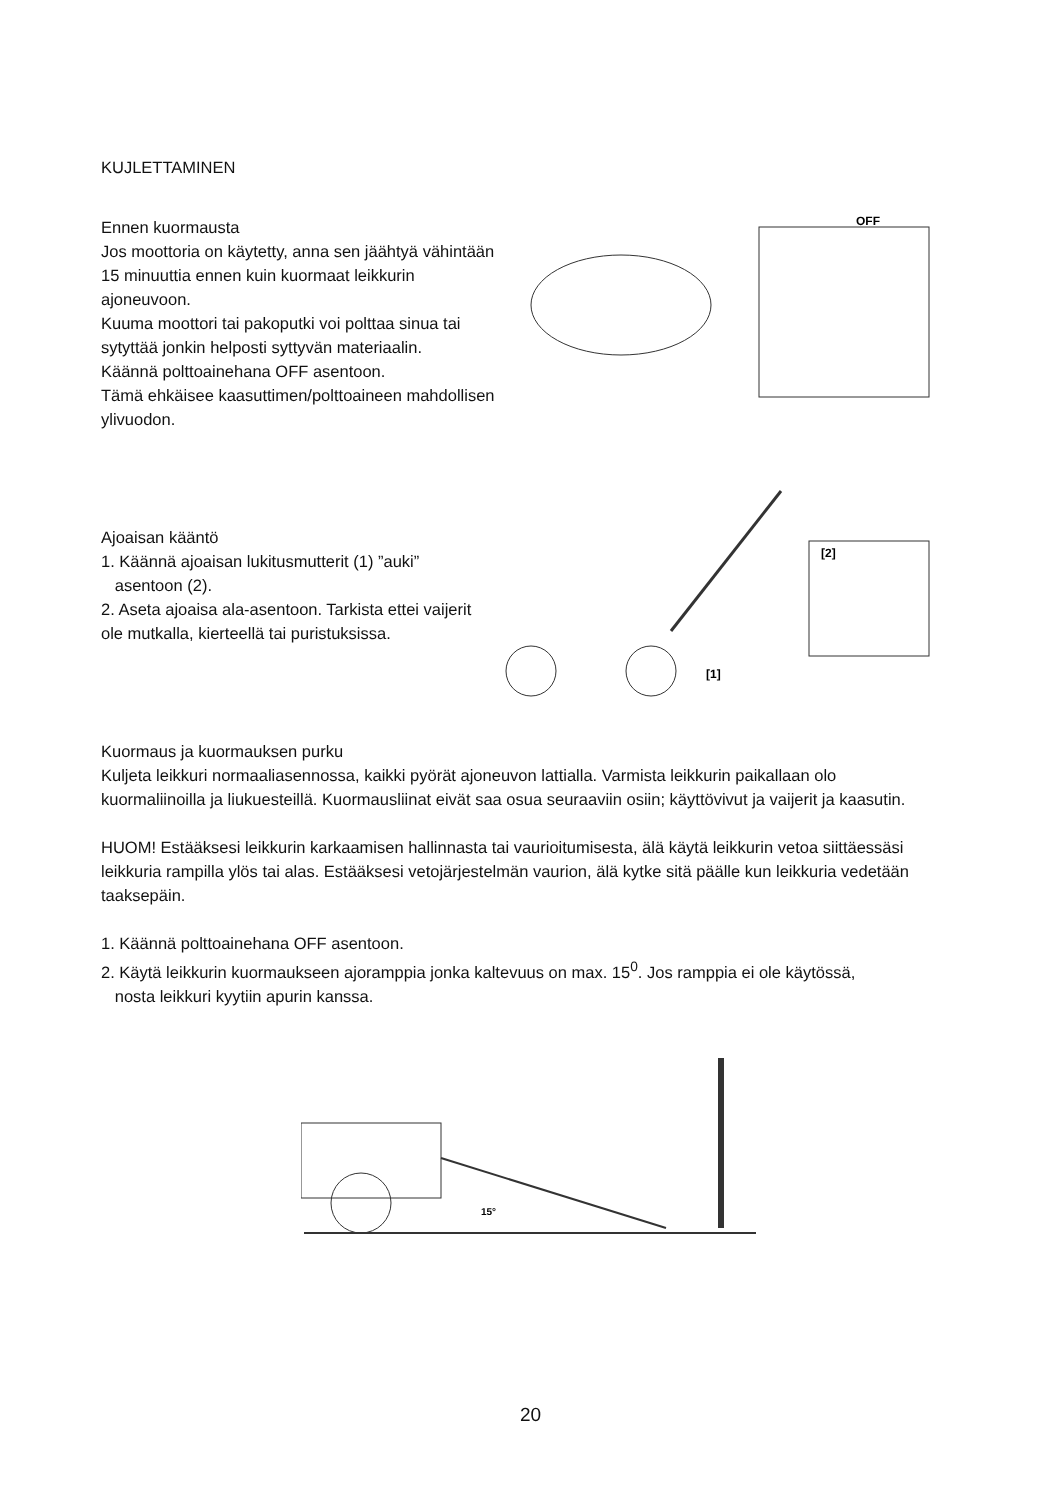KUJLETTAMINEN
Ennen kuormausta
Jos moottoria on käytetty, anna sen jäähtyä vähintään 15 minuuttia ennen kuin kuormaat leikkurin ajoneuvoon.
Kuuma moottori tai pakoputki voi polttaa sinua tai sytyttää jonkin helposti syttyvän materiaalin.
Käännä polttoainehana OFF asentoon.
Tämä ehkäisee kaasuttimen/polttoaineen mahdollisen
ylivuodon.
OFF
Ajoaisan kääntö
1. Käännä ajoaisan lukitusmutterit (1) ”auki”
asentoon (2).
2. Aseta ajoaisa ala-asentoon. Tarkista ettei vaijerit ole mutkalla, kierteellä tai puristuksissa.
[2]
[1]
Kuormaus ja kuormauksen purku
Kuljeta leikkuri normaaliasennossa, kaikki pyörät ajoneuvon lattialla. Varmista leikkurin paikallaan olo kuormaliinoilla ja liukuesteillä. Kuormausliinat eivät saa osua seuraaviin osiin; käyttövivut ja vaijerit ja kaasutin.
HUOM! Estääksesi leikkurin karkaamisen hallinnasta tai vaurioitumisesta, älä käytä leikkurin vetoa siittäessäsi leikkuria rampilla ylös tai alas. Estääksesi vetojärjestelmän vaurion, älä kytke sitä päälle kun leikkuria vedetään taaksepäin.
1. Käännä polttoainehana OFF asentoon.
2. Käytä leikkurin kuormaukseen ajoramppia jonka kaltevuus on max. 15<sup>0</sup>. Jos ramppia ei ole käytössä,
nosta leikkuri kyytiin apurin kanssa.
15°
20